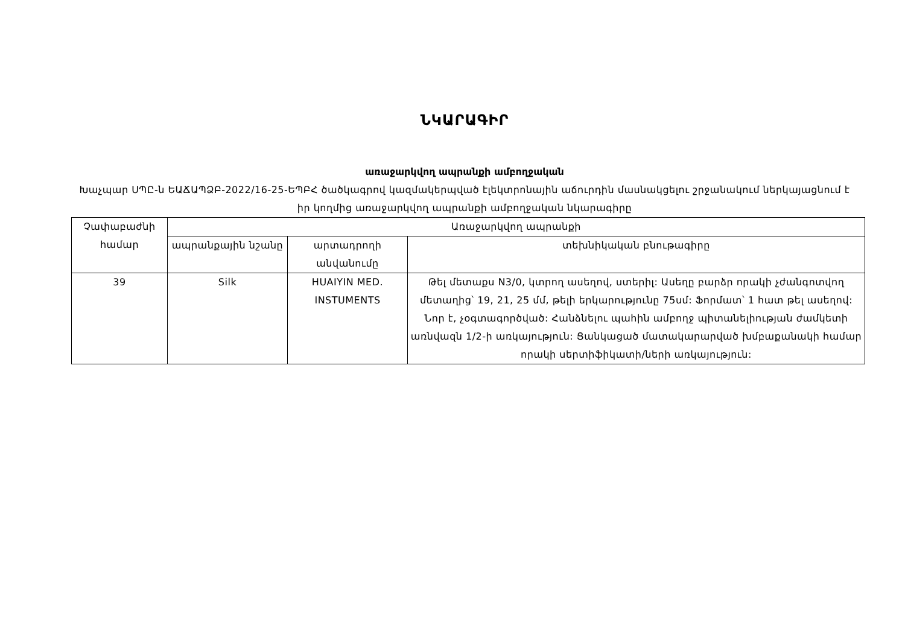ՆԿԱՐԱԳԻՐ
առաջարկվող ապրանքի ամբողջական
Խաչպար ՍՊԸ-ն ԵԱՃԱՊՁԲ-2022/16-25-ԵՊԲՀ ծածկագրով կազմակերպված էլեկտրոնային աճուրդին մասնակցելու շրջանակում ներկայացնում է իր կողմից առաջարկվող ապրանքի ամբողջական նկարագիրը
| Չափաբաժնի համար | Առաջարկվող ապրանքի | | |
| --- | --- | --- | --- |
| | ապրանքային նշանը | արտադրողի անվանումը | տեխնիկական բնութագիրը |
| 39 | Silk | HUAIYIN MED. INSTUMENTS | Թել մետաքս N3/0, կտրող ասեղով, ստերիլ: Ասեղը բարձր որակի չժանգոտվող մետաղից՝ 19, 21, 25 մմ, թելի երկարությունը 75սմ: Ֆորմատ՝ 1 հատ թել ասեղով: Նոր է, չօգտագործված: Հանձնելու պահին ամբողջ պիտանելիության ժամկետի առնվազն 1/2-ի առկայություն: Ցանկացած մատակարարված խմբաքանակի համար որակի սերտիֆիկատի/ների առկայություն: |